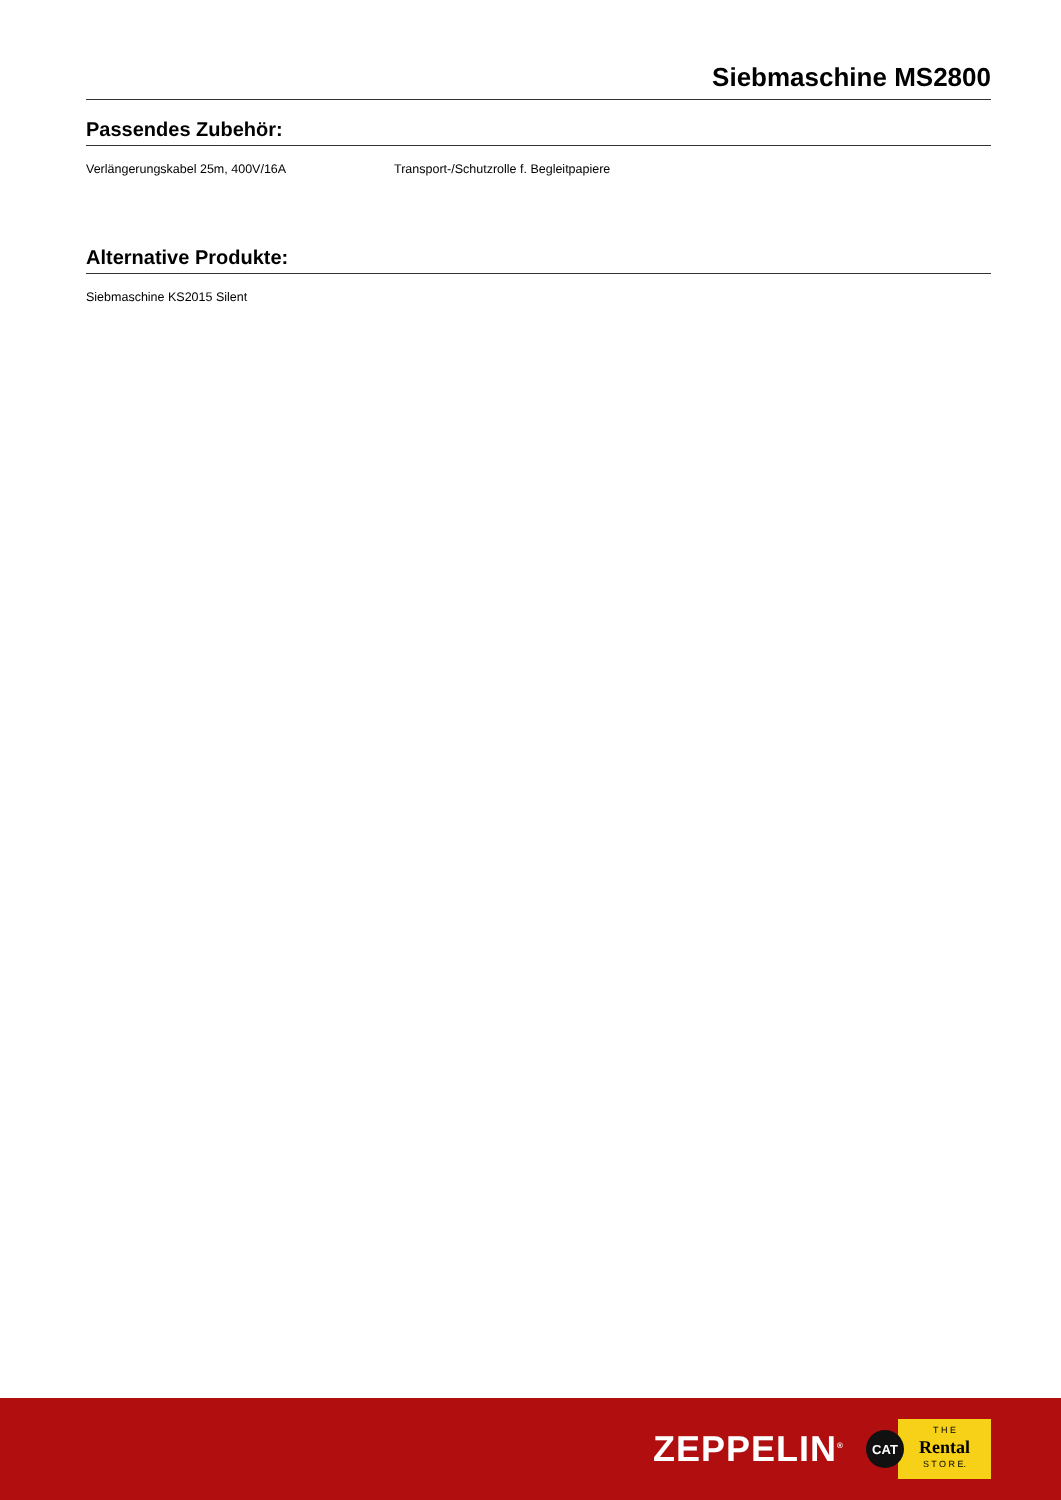Siebmaschine MS2800
Passendes Zubehör:
Verlängerungskabel 25m, 400V/16A Transport-/Schutzrolle f. Begleitpapiere
Alternative Produkte:
Siebmaschine KS2015 Silent
ZEPPELIN<sup>®</sup>
CAT
T H E
Rental
S T O R E.